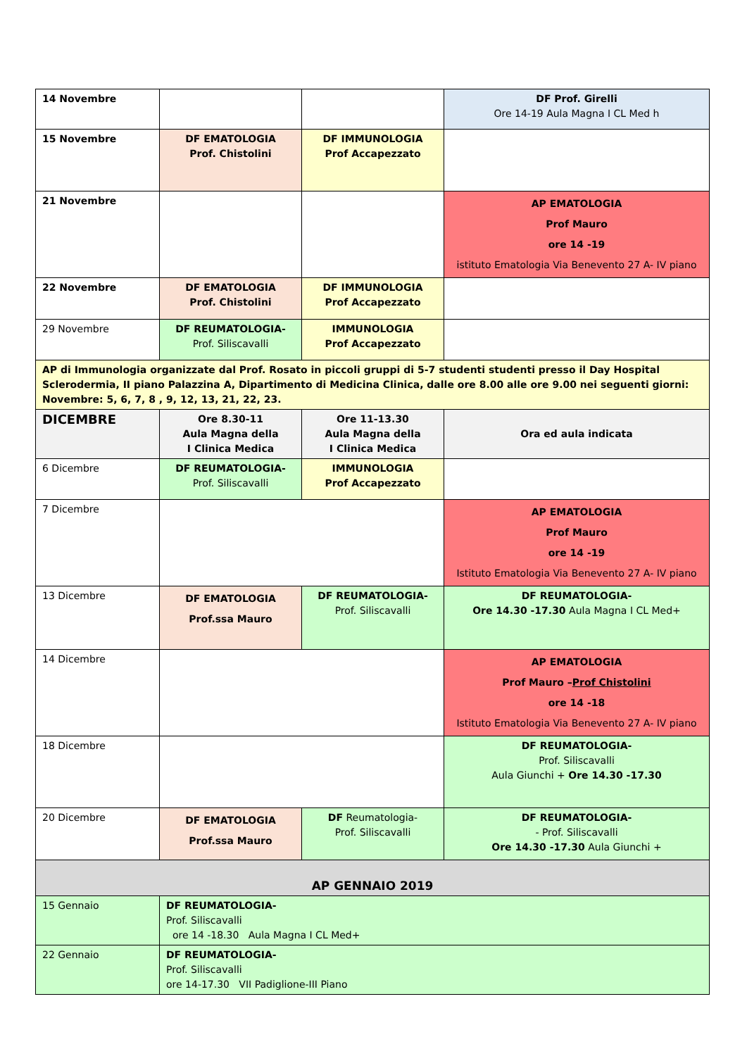| 14 Novembre | | | DF Prof. Girelli Ore 14-19 Aula Magna I CL Med h |
| 15 Novembre | DF EMATOLOGIA Prof. Chistolini | DF IMMUNOLOGIA Prof Accapezzato | |
| 21 Novembre | | | AP EMATOLOGIA Prof Mauro ore 14 -19 istituto Ematologia Via Benevento 27 A- IV piano |
| 22 Novembre | DF EMATOLOGIA Prof. Chistolini | DF IMMUNOLOGIA Prof Accapezzato | |
| 29 Novembre | DF REUMATOLOGIA- Prof. Siliscavalli | IMMUNOLOGIA Prof Accapezzato | |
| AP di Immunologia organizzate dal Prof. Rosato in piccoli gruppi di 5-7 studenti studenti presso il Day Hospital Sclerodermia, II piano Palazzina A, Dipartimento di Medicina Clinica, dalle ore 8.00 alle ore 9.00 nei seguenti giorni: Novembre: 5, 6, 7, 8 , 9, 12, 13, 21, 22, 23. | | | |
| DICEMBRE | Ore 8.30-11 Aula Magna della I Clinica Medica | Ore 11-13.30 Aula Magna della I Clinica Medica | Ora ed aula indicata |
| 6 Dicembre | DF REUMATOLOGIA- Prof. Siliscavalli | IMMUNOLOGIA Prof Accapezzato | |
| 7 Dicembre | | | AP EMATOLOGIA Prof Mauro ore 14 -19 Istituto Ematologia Via Benevento 27 A- IV piano |
| 13 Dicembre | DF EMATOLOGIA Prof.ssa Mauro | DF REUMATOLOGIA- Prof. Siliscavalli | DF REUMATOLOGIA- Ore 14.30 -17.30 Aula Magna I CL Med+ |
| 14 Dicembre | | | AP EMATOLOGIA Prof Mauro – Prof Chistolini ore 14 -18 Istituto Ematologia Via Benevento 27 A- IV piano |
| 18 Dicembre | | | DF REUMATOLOGIA- Prof. Siliscavalli Aula Giunchi + Ore 14.30 -17.30 |
| 20 Dicembre | DF EMATOLOGIA Prof.ssa Mauro | DF Reumatologia- Prof. Siliscavalli | DF REUMATOLOGIA- - Prof. Siliscavalli Ore 14.30 -17.30 Aula Giunchi + |
| AP GENNAIO 2019 | | | |
| 15 Gennaio | DF REUMATOLOGIA- Prof. Siliscavalli ore 14 -18.30 Aula Magna I CL Med+ | | |
| 22 Gennaio | DF REUMATOLOGIA- Prof. Siliscavalli ore 14-17.30 VII Padiglione-III Piano | | |